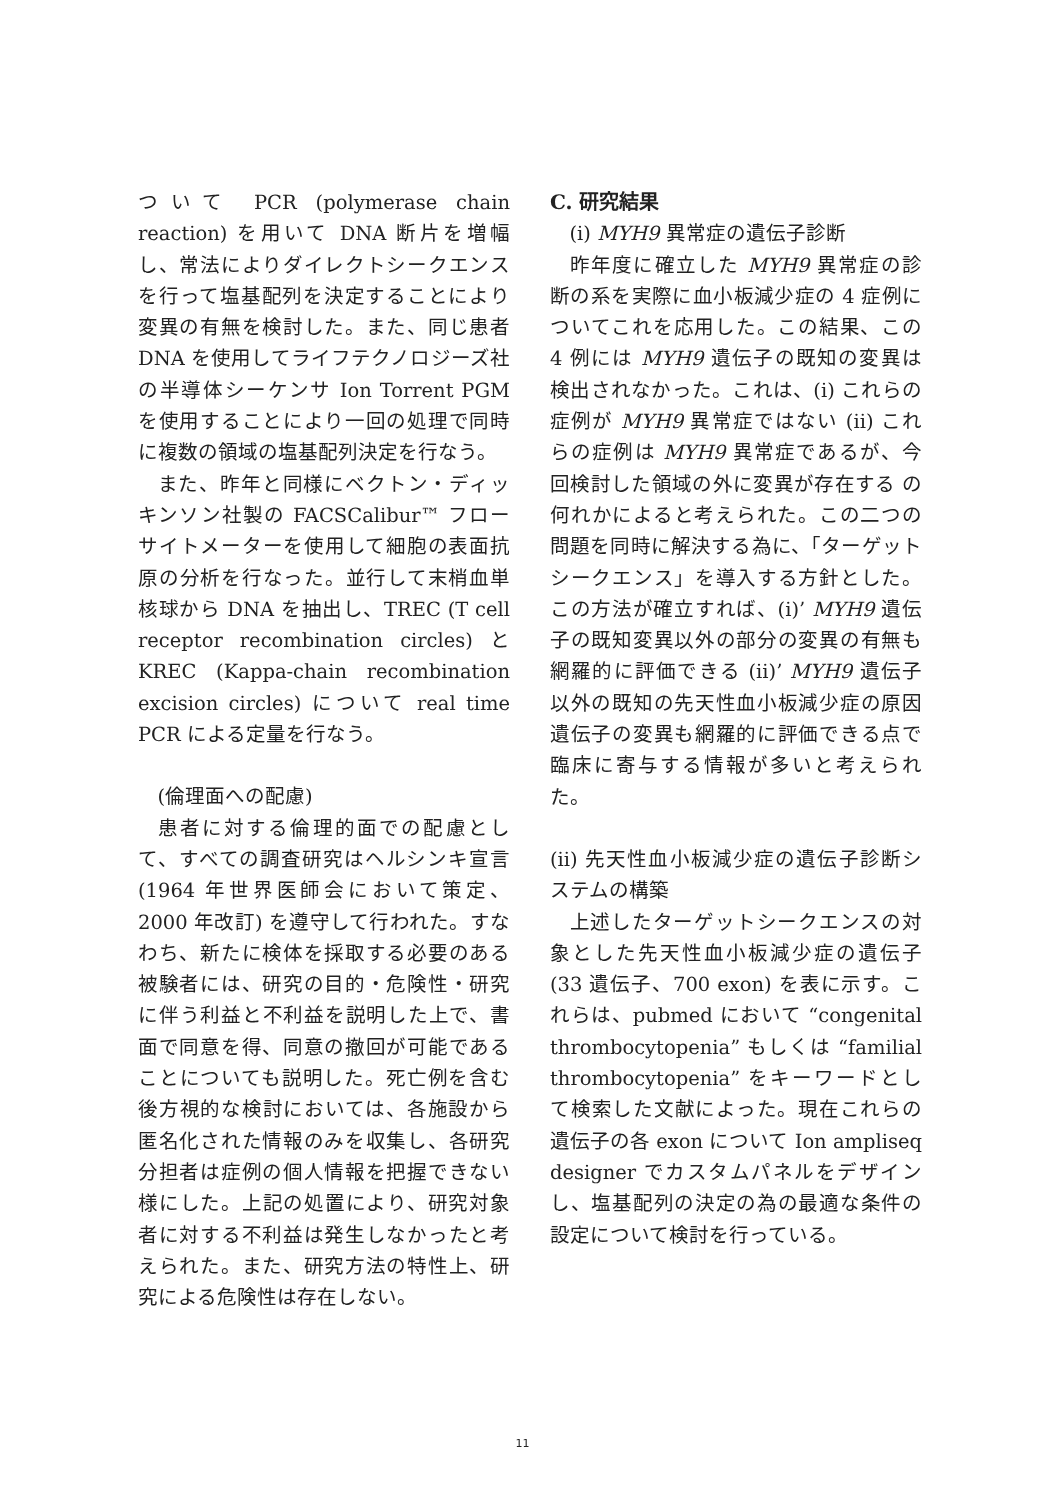ついて PCR (polymerase chain reaction) を用いて DNA 断片を増幅し、常法によりダイレクトシークエンスを行って塩基配列を決定することにより変異の有無を検討した。また、同じ患者 DNA を使用してライフテクノロジーズ社の半導体シーケンサ Ion Torrent PGM を使用することにより一回の処理で同時に複数の領域の塩基配列決定を行なう。
また、昨年と同様にベクトン・ディッキンソン社製の FACSCalibur™ フローサイトメーターを使用して細胞の表面抗原の分析を行なった。並行して末梢血単核球から DNA を抽出し、TREC (T cell receptor recombination circles) と KREC (Kappa-chain recombination excision circles) について real time PCR による定量を行なう。
(倫理面への配慮)
患者に対する倫理的面での配慮として、すべての調査研究はヘルシンキ宣言 (1964 年世界医師会において策定、2000 年改訂) を遵守して行われた。すなわち、新たに検体を採取する必要のある被験者には、研究の目的・危険性・研究に伴う利益と不利益を説明した上で、書面で同意を得、同意の撤回が可能であることについても説明した。死亡例を含む後方視的な検討においては、各施設から匿名化された情報のみを収集し、各研究分担者は症例の個人情報を把握できない様にした。上記の処置により、研究対象者に対する不利益は発生しなかったと考えられた。また、研究方法の特性上、研究による危険性は存在しない。
C. 研究結果
(i) MYH9 異常症の遺伝子診断
昨年度に確立した MYH9 異常症の診断の系を実際に血小板減少症の 4 症例についてこれを応用した。この結果、この 4 例には MYH9 遺伝子の既知の変異は検出されなかった。これは、(i) これらの症例が MYH9 異常症ではない (ii) これらの症例は MYH9 異常症であるが、今回検討した領域の外に変異が存在する の何れかによると考えられた。この二つの問題を同時に解決する為に、「ターゲットシークエンス」を導入する方針とした。この方法が確立すれば、(i)’ MYH9 遺伝子の既知変異以外の部分の変異の有無も網羅的に評価できる (ii)’ MYH9 遺伝子以外の既知の先天性血小板減少症の原因遺伝子の変異も網羅的に評価できる点で臨床に寄与する情報が多いと考えられた。
(ii) 先天性血小板減少症の遺伝子診断システムの構築
上述したターゲットシークエンスの対象とした先天性血小板減少症の遺伝子 (33 遺伝子、700 exon) を表に示す。これらは、pubmed において “congenital thrombocytopenia” もしくは “familial thrombocytopenia” をキーワードとして検索した文献によった。現在これらの遺伝子の各 exon について Ion ampliseq designer でカスタムパネルをデザインし、塩基配列の決定の為の最適な条件の設定について検討を行っている。
11